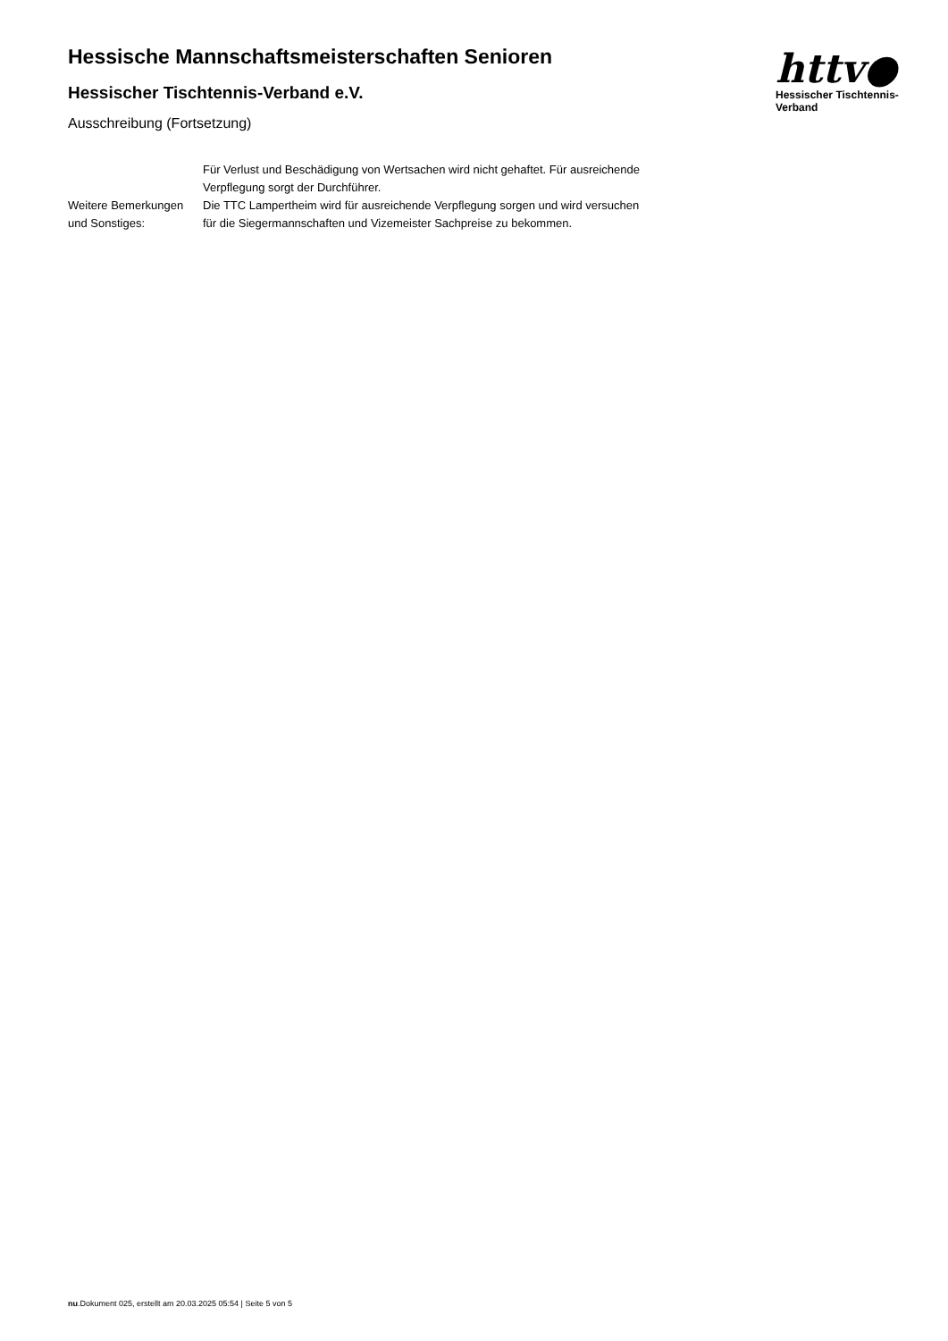Hessische Mannschaftsmeisterschaften Senioren
Hessischer Tischtennis-Verband e.V.
Ausschreibung (Fortsetzung)
httv●
Hessischer Tischtennis-Verband
Für Verlust und Beschädigung von Wertsachen wird nicht gehaftet. Für ausreichende Verpflegung sorgt der Durchführer.
Weitere Bemerkungen und Sonstiges:
Die TTC Lampertheim wird für ausreichende Verpflegung sorgen und wird versuchen für die Siegermannschaften und Vizemeister Sachpreise zu bekommen.
nu.Dokument 025, erstellt am 20.03.2025 05:54 | Seite 5 von 5